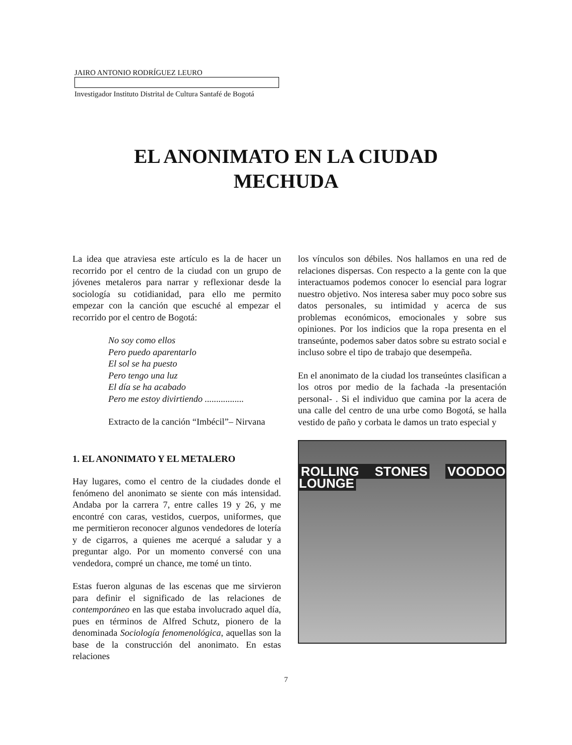JAIRO ANTONIO RODRÍGUEZ LEURO
Investigador Instituto Distrital de Cultura Santafé de Bogotá
EL ANONIMATO EN LA CIUDAD
MECHUDA
La idea que atraviesa este artículo es la de hacer un recorrido por el centro de la ciudad con un grupo de jóvenes metaleros para narrar y reflexionar desde la sociología su cotidianidad, para ello me permito empezar con la canción que escuché al empezar el recorrido por el centro de Bogotá:
No soy como ellos
Pero puedo aparentarlo
El sol se ha puesto
Pero tengo una luz
El día se ha acabado
Pero me estoy divirtiendo .................
Extracto de la canción “Imbécil”– Nirvana
1. EL ANONIMATO Y EL METALERO
Hay lugares, como el centro de la ciudades donde el fenómeno del anonimato se siente con más intensidad. Andaba por la carrera 7, entre calles 19 y 26, y me encontré con caras, vestidos, cuerpos, uniformes, que me permitieron reconocer algunos vendedores de lotería y de cigarros, a quienes me acerqué a saludar y a preguntar algo. Por un momento conversé con una vendedora, compré un chance, me tomé un tinto.
Estas fueron algunas de las escenas que me sirvieron para definir el significado de las relaciones de contemporáneo en las que estaba involucrado aquel día, pues en términos de Alfred Schutz, pionero de la denominada Sociología fenomenológica, aquellas son la base de la construcción del anonimato. En estas relaciones
los vínculos son débiles. Nos hallamos en una red de relaciones dispersas. Con respecto a la gente con la que interactuamos podemos conocer lo esencial para lograr nuestro objetivo. Nos interesa saber muy poco sobre sus datos personales, su intimidad y acerca de sus problemas económicos, emocionales y sobre sus opiniones. Por los indicios que la ropa presenta en el transeúnte, podemos saber datos sobre su estrato social e incluso sobre el tipo de trabajo que desempeña.
En el anonimato de la ciudad los transeúntes clasifican a los otros por medio de la fachada -la presentación personal- . Si el individuo que camina por la acera de una calle del centro de una urbe como Bogotá, se halla vestido de paño y corbata le damos un trato especial y
ROLLING STONES VOODOO LOUNGE
7